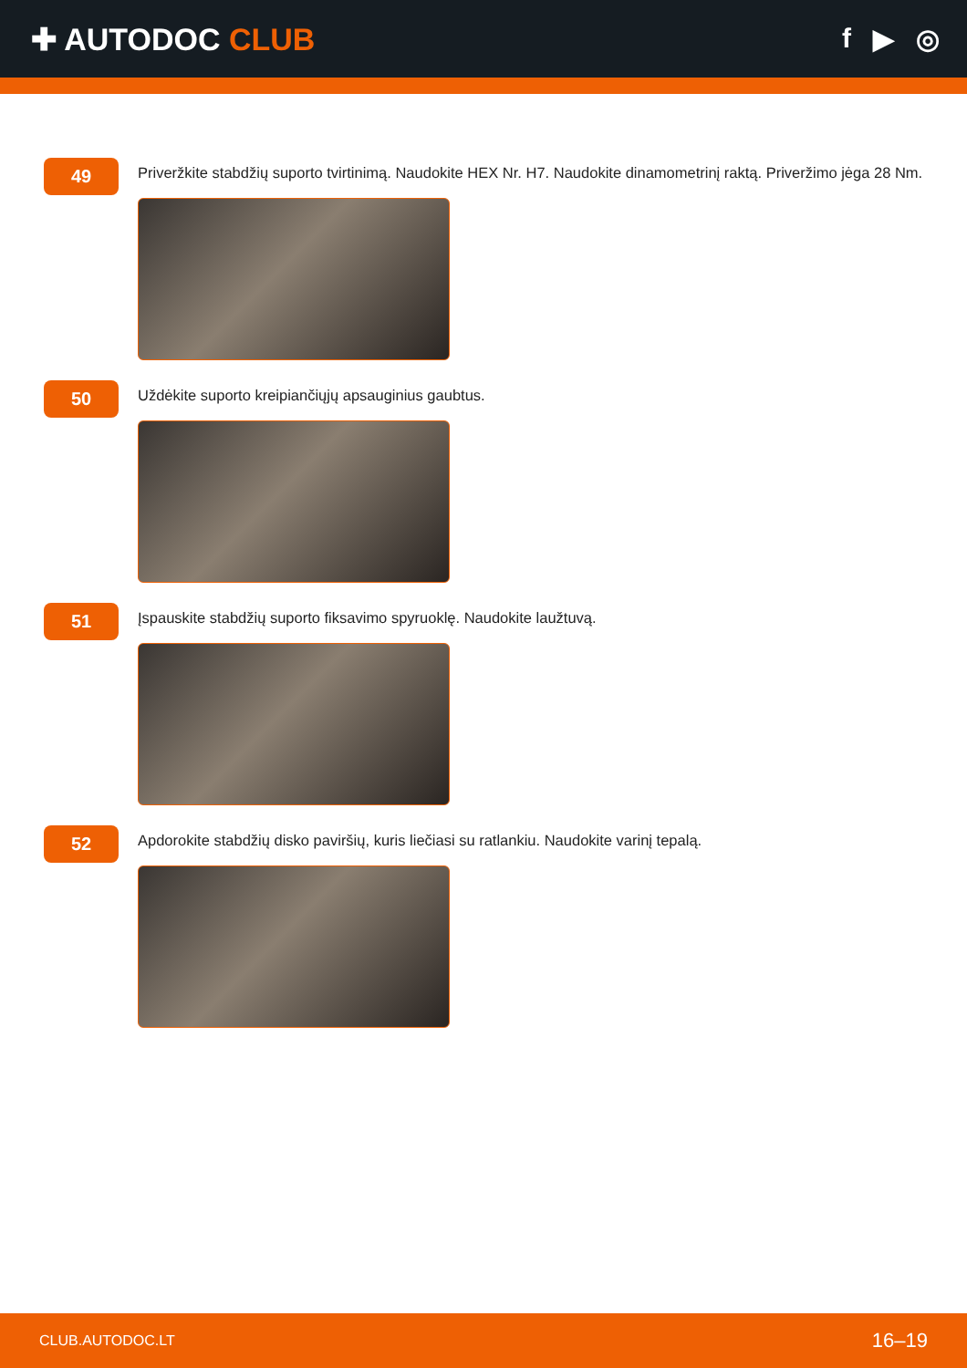✚ AUTODOC CLUB f ▶ ◎
49
Priveržkite stabdžių suporto tvirtinimą. Naudokite HEX Nr. H7. Naudokite dinamometrinį raktą. Priveržimo jėga 28 Nm.
50
Uždėkite suporto kreipiančiųjų apsauginius gaubtus.
51
Įspauskite stabdžių suporto fiksavimo spyruoklę. Naudokite laužtuvą.
52
Apdorokite stabdžių disko paviršių, kuris liečiasi su ratlankiu. Naudokite varinį tepalą.
CLUB.AUTODOC.LT 16–19